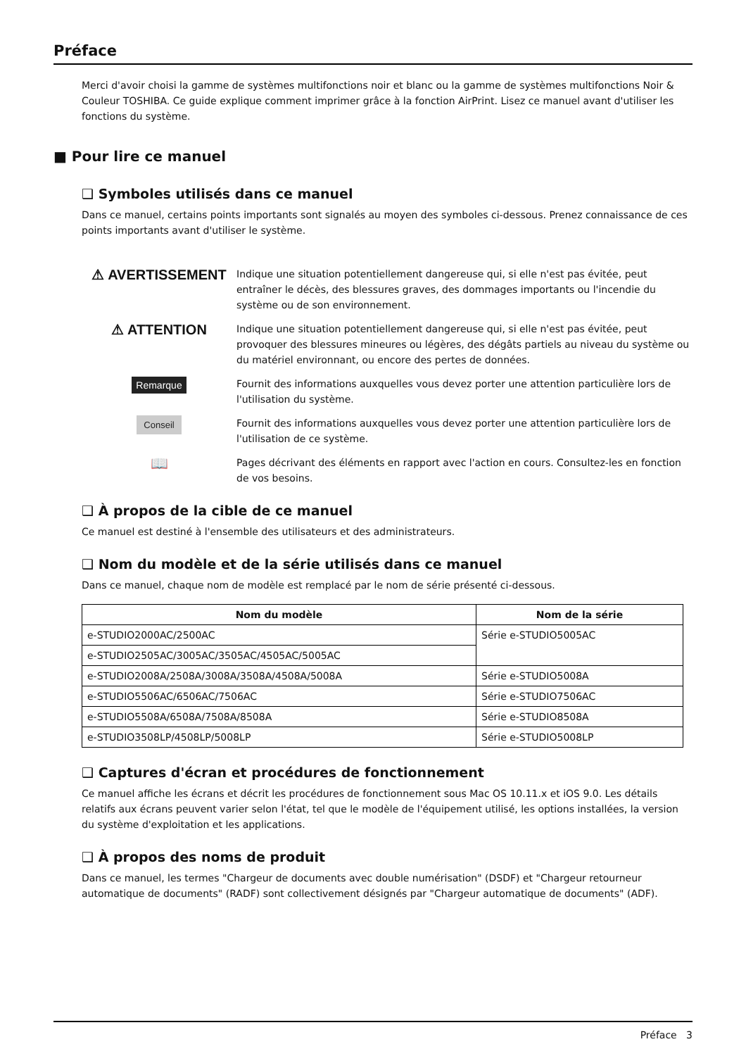Préface
Merci d'avoir choisi la gamme de systèmes multifonctions noir et blanc ou la gamme de systèmes multifonctions Noir & Couleur TOSHIBA. Ce guide explique comment imprimer grâce à la fonction AirPrint. Lisez ce manuel avant d'utiliser les fonctions du système.
■ Pour lire ce manuel
❑ Symboles utilisés dans ce manuel
Dans ce manuel, certains points importants sont signalés au moyen des symboles ci-dessous. Prenez connaissance de ces points importants avant d'utiliser le système.
⚠ AVERTISSEMENT
Indique une situation potentiellement dangereuse qui, si elle n'est pas évitée, peut entraîner le décès, des blessures graves, des dommages importants ou l'incendie du système ou de son environnement.
⚠ ATTENTION
Indique une situation potentiellement dangereuse qui, si elle n'est pas évitée, peut provoquer des blessures mineures ou légères, des dégâts partiels au niveau du système ou du matériel environnant, ou encore des pertes de données.
Remarque
Fournit des informations auxquelles vous devez porter une attention particulière lors de l'utilisation du système.
Conseil
Fournit des informations auxquelles vous devez porter une attention particulière lors de l'utilisation de ce système.
📖
Pages décrivant des éléments en rapport avec l'action en cours. Consultez-les en fonction de vos besoins.
❑ À propos de la cible de ce manuel
Ce manuel est destiné à l'ensemble des utilisateurs et des administrateurs.
❑ Nom du modèle et de la série utilisés dans ce manuel
Dans ce manuel, chaque nom de modèle est remplacé par le nom de série présenté ci-dessous.
| Nom du modèle | Nom de la série |
| --- | --- |
| e-STUDIO2000AC/2500AC | Série e-STUDIO5005AC |
| e-STUDIO2505AC/3005AC/3505AC/4505AC/5005AC | |
| e-STUDIO2008A/2508A/3008A/3508A/4508A/5008A | Série e-STUDIO5008A |
| e-STUDIO5506AC/6506AC/7506AC | Série e-STUDIO7506AC |
| e-STUDIO5508A/6508A/7508A/8508A | Série e-STUDIO8508A |
| e-STUDIO3508LP/4508LP/5008LP | Série e-STUDIO5008LP |
❑ Captures d'écran et procédures de fonctionnement
Ce manuel affiche les écrans et décrit les procédures de fonctionnement sous Mac OS 10.11.x et iOS 9.0. Les détails relatifs aux écrans peuvent varier selon l'état, tel que le modèle de l'équipement utilisé, les options installées, la version du système d'exploitation et les applications.
❑ À propos des noms de produit
Dans ce manuel, les termes "Chargeur de documents avec double numérisation" (DSDF) et "Chargeur retourneur automatique de documents" (RADF) sont collectivement désignés par "Chargeur automatique de documents" (ADF).
Préface 3